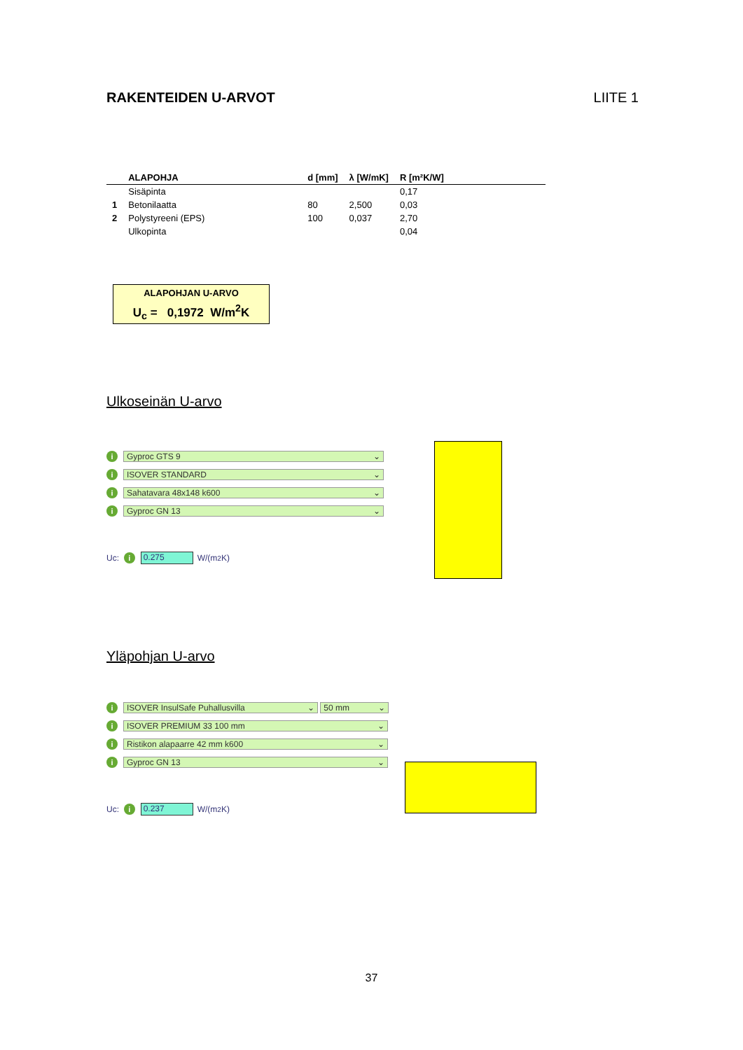RAKENTEIDEN U-ARVOT LIITE 1
| | ALAPOHJA | d [mm] | λ [W/mK] | R [m²K/W] |
| --- | --- | --- | --- | --- |
| | Sisäpinta | | | 0,17 |
| 1 | Betonilaatta | 80 | 2,500 | 0,03 |
| 2 | Polystyreeni (EPS) | 100 | 0,037 | 2,70 |
| | Ulkopinta | | | 0,04 |
ALAPOHJAN U-ARVO
U<sub>c</sub> = 0,1972 W/m<sup>2</sup>K
Ulkoseinän U-arvo
i Gyproc GTS 9 ⌄
i ISOVER STANDARD ⌄
i Sahatavara 48x148 k600 ⌄
i Gyproc GN 13 ⌄
Uc: i 0.275 W/(m<sup>2</sup>K)
Yläpohjan U-arvo
i ISOVER InsulSafe Puhallusvilla ⌄ 50 mm ⌄
i ISOVER PREMIUM 33 100 mm ⌄
i Ristikon alapaarre 42 mm k600 ⌄
i Gyproc GN 13 ⌄
Uc: i 0.237 W/(m<sup>2</sup>K)
37